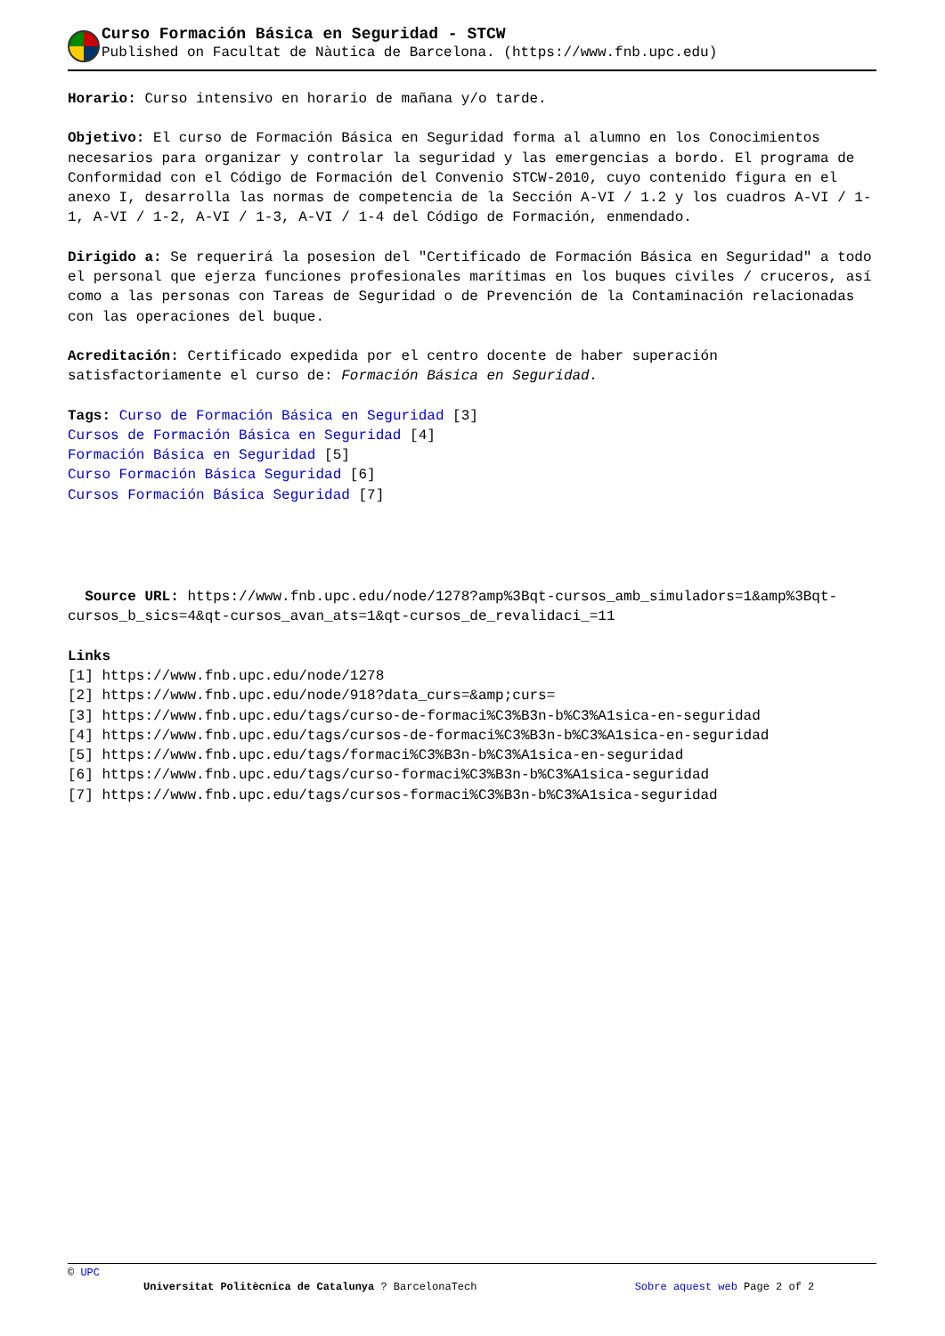Curso Formación Básica en Seguridad - STCW
Published on Facultat de Nàutica de Barcelona. (https://www.fnb.upc.edu)
Horario: Curso intensivo en horario de mañana y/o tarde.
Objetivo: El curso de Formación Básica en Seguridad forma al alumno en los Conocimientos necesarios para organizar y controlar la seguridad y las emergencias a bordo. El programa de Conformidad con el Código de Formación del Convenio STCW-2010, cuyo contenido figura en el anexo I, desarrolla las normas de competencia de la Sección A-VI / 1.2 y los cuadros A-VI / 1-1, A-VI / 1-2, A-VI / 1-3, A-VI / 1-4 del Código de Formación, enmendado.
Dirigido a: Se requerirá la posesion del "Certificado de Formación Básica en Seguridad" a todo el personal que ejerza funciones profesionales marítimas en los buques civiles / cruceros, así como a las personas con Tareas de Seguridad o de Prevención de la Contaminación relacionadas con las operaciones del buque.
Acreditación: Certificado expedida por el centro docente de haber superación satisfactoriamente el curso de: Formación Básica en Seguridad.
Tags: Curso de Formación Básica en Seguridad [3]
Cursos de Formación Básica en Seguridad [4]
Formación Básica en Seguridad [5]
Curso Formación Básica Seguridad [6]
Cursos Formación Básica Seguridad [7]
Source URL: https://www.fnb.upc.edu/node/1278?amp%3Bqt-cursos_amb_simuladors=1&amp%3Bqt-cursos_b_sics=4&qt-cursos_avan_ats=1&qt-cursos_de_revalidaci_=11
Links
[1] https://www.fnb.upc.edu/node/1278
[2] https://www.fnb.upc.edu/node/918?data_curs=&amp;curs=
[3] https://www.fnb.upc.edu/tags/curso-de-formaci%C3%B3n-b%C3%A1sica-en-seguridad
[4] https://www.fnb.upc.edu/tags/cursos-de-formaci%C3%B3n-b%C3%A1sica-en-seguridad
[5] https://www.fnb.upc.edu/tags/formaci%C3%B3n-b%C3%A1sica-en-seguridad
[6] https://www.fnb.upc.edu/tags/curso-formaci%C3%B3n-b%C3%A1sica-seguridad
[7] https://www.fnb.upc.edu/tags/cursos-formaci%C3%B3n-b%C3%A1sica-seguridad
© UPC
Universitat Politècnica de Catalunya ? BarcelonaTech Sobre aquest web Page 2 of 2